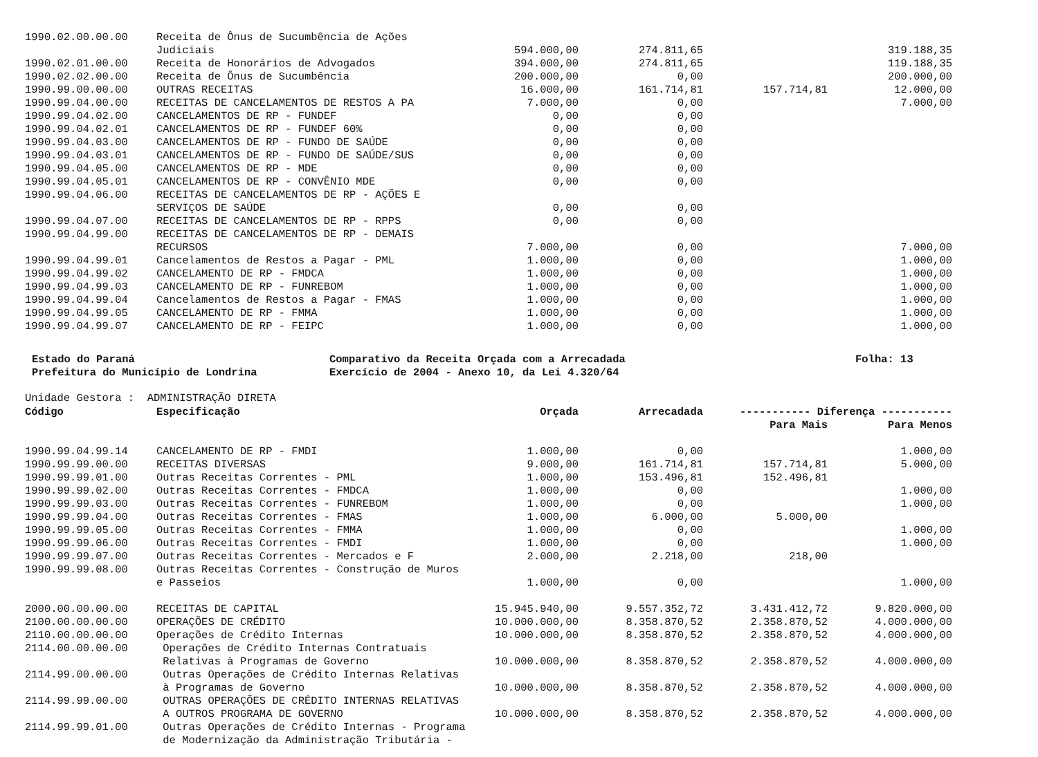| 1990.02.00.00.00 | Receita de Ônus de Sucumbência de Ações | | | | |
| | Judiciais | 594.000,00 | 274.811,65 | | 319.188,35 |
| 1990.02.01.00.00 | Receita de Honorários de Advogados | 394.000,00 | 274.811,65 | | 119.188,35 |
| 1990.02.02.00.00 | Receita de Ônus de Sucumbência | 200.000,00 | 0,00 | | 200.000,00 |
| 1990.99.00.00.00 | OUTRAS RECEITAS | 16.000,00 | 161.714,81 | 157.714,81 | 12.000,00 |
| 1990.99.04.00.00 | RECEITAS DE CANCELAMENTOS DE RESTOS A PA | 7.000,00 | 0,00 | | 7.000,00 |
| 1990.99.04.02.00 | CANCELAMENTOS DE RP - FUNDEF | 0,00 | 0,00 | | |
| 1990.99.04.02.01 | CANCELAMENTOS DE RP - FUNDEF 60% | 0,00 | 0,00 | | |
| 1990.99.04.03.00 | CANCELAMENTOS DE RP - FUNDO DE SAÚDE | 0,00 | 0,00 | | |
| 1990.99.04.03.01 | CANCELAMENTOS DE RP - FUNDO DE SAÚDE/SUS | 0,00 | 0,00 | | |
| 1990.99.04.05.00 | CANCELAMENTOS DE RP - MDE | 0,00 | 0,00 | | |
| 1990.99.04.05.01 | CANCELAMENTOS DE RP - CONVÊNIO MDE | 0,00 | 0,00 | | |
| 1990.99.04.06.00 | RECEITAS DE CANCELAMENTOS DE RP - AÇÕES E | | | | |
| | SERVIÇOS DE SAÚDE | 0,00 | 0,00 | | |
| 1990.99.04.07.00 | RECEITAS DE CANCELAMENTOS DE RP - RPPS | 0,00 | 0,00 | | |
| 1990.99.04.99.00 | RECEITAS DE CANCELAMENTOS DE RP - DEMAIS | | | | |
| | RECURSOS | 7.000,00 | 0,00 | | 7.000,00 |
| 1990.99.04.99.01 | Cancelamentos de Restos a Pagar - PML | 1.000,00 | 0,00 | | 1.000,00 |
| 1990.99.04.99.02 | CANCELAMENTO DE RP - FMDCA | 1.000,00 | 0,00 | | 1.000,00 |
| 1990.99.04.99.03 | CANCELAMENTO DE RP - FUNREBOM | 1.000,00 | 0,00 | | 1.000,00 |
| 1990.99.04.99.04 | Cancelamentos de Restos a Pagar - FMAS | 1.000,00 | 0,00 | | 1.000,00 |
| 1990.99.04.99.05 | CANCELAMENTO DE RP - FMMA | 1.000,00 | 0,00 | | 1.000,00 |
| 1990.99.04.99.07 | CANCELAMENTO DE RP - FEIPC | 1.000,00 | 0,00 | | 1.000,00 |
Estado do Paraná Comparativo da Receita Orçada com a Arrecadada Folha: 13
Prefeitura do Município de Londrina Exercício de 2004 - Anexo 10, da Lei 4.320/64
Unidade Gestora : ADMINISTRAÇÃO DIRETA
| Código | Especificação | Orçada | Arrecadada | ----------- Diferença ----------- | |
| --- | --- | --- | --- | --- | --- |
| | | | | Para Mais | Para Menos |
| 1990.99.04.99.14 | CANCELAMENTO DE RP - FMDI | 1.000,00 | 0,00 | | 1.000,00 |
| 1990.99.99.00.00 | RECEITAS DIVERSAS | 9.000,00 | 161.714,81 | 157.714,81 | 5.000,00 |
| 1990.99.99.01.00 | Outras Receitas Correntes - PML | 1.000,00 | 153.496,81 | 152.496,81 | |
| 1990.99.99.02.00 | Outras Receitas Correntes - FMDCA | 1.000,00 | 0,00 | | 1.000,00 |
| 1990.99.99.03.00 | Outras Receitas Correntes - FUNREBOM | 1.000,00 | 0,00 | | 1.000,00 |
| 1990.99.99.04.00 | Outras Receitas Correntes - FMAS | 1.000,00 | 6.000,00 | 5.000,00 | |
| 1990.99.99.05.00 | Outras Receitas Correntes - FMMA | 1.000,00 | 0,00 | | 1.000,00 |
| 1990.99.99.06.00 | Outras Receitas Correntes - FMDI | 1.000,00 | 0,00 | | 1.000,00 |
| 1990.99.99.07.00 | Outras Receitas Correntes - Mercados e F | 2.000,00 | 2.218,00 | 218,00 | |
| 1990.99.99.08.00 | Outras Receitas Correntes - Construção de Muros | | | | |
| | e Passeios | 1.000,00 | 0,00 | | 1.000,00 |
| 2000.00.00.00.00 | RECEITAS DE CAPITAL | 15.945.940,00 | 9.557.352,72 | 3.431.412,72 | 9.820.000,00 |
| 2100.00.00.00.00 | OPERAÇÕES DE CRÉDITO | 10.000.000,00 | 8.358.870,52 | 2.358.870,52 | 4.000.000,00 |
| 2110.00.00.00.00 | Operações de Crédito Internas | 10.000.000,00 | 8.358.870,52 | 2.358.870,52 | 4.000.000,00 |
| 2114.00.00.00.00 | Operações de Crédito Internas Contratuais | | | | |
| | Relativas à Programas de Governo | 10.000.000,00 | 8.358.870,52 | 2.358.870,52 | 4.000.000,00 |
| 2114.99.00.00.00 | Outras Operações de Crédito Internas Relativas | | | | |
| | à Programas de Governo | 10.000.000,00 | 8.358.870,52 | 2.358.870,52 | 4.000.000,00 |
| 2114.99.99.00.00 | OUTRAS OPERAÇÕES DE CRÉDITO INTERNAS RELATIVAS | | | | |
| | A OUTROS PROGRAMA DE GOVERNO | 10.000.000,00 | 8.358.870,52 | 2.358.870,52 | 4.000.000,00 |
| 2114.99.99.01.00 | Outras Operações de Crédito Internas - Programa | | | | |
| | de Modernização da Administração Tributária - | | | | |